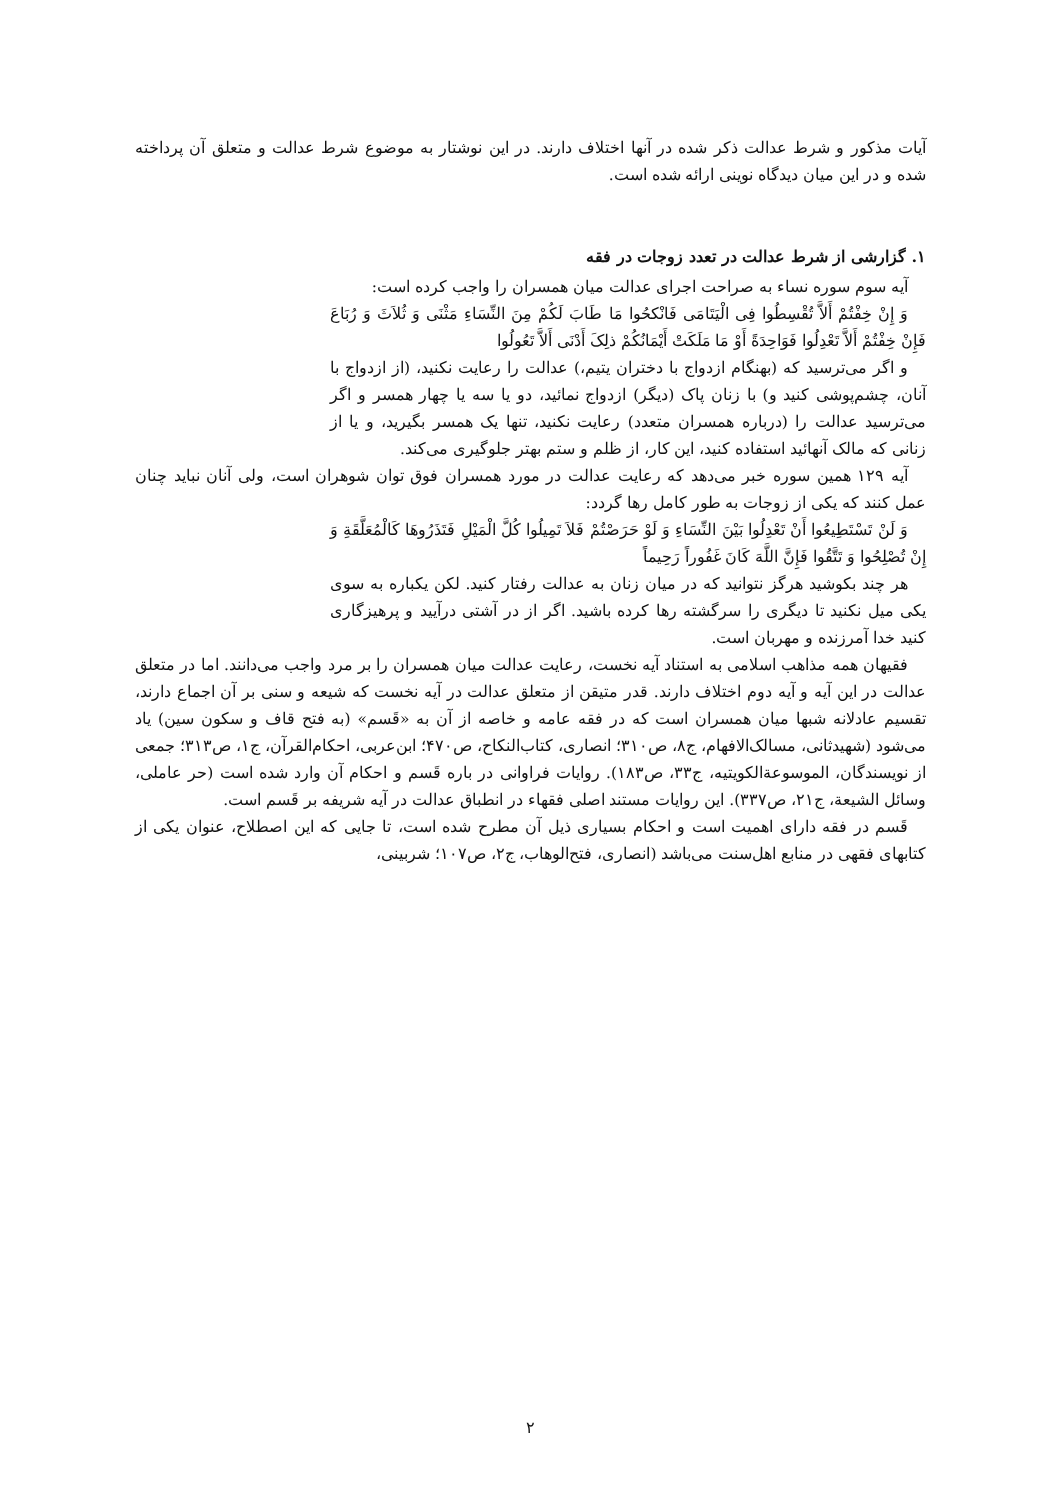آیات مذکور و شرط عدالت ذکر شده در آنها اختلاف دارند. در این نوشتار به موضوع شرط عدالت و متعلق آن پرداخته شده و در این میان دیدگاه نوینی ارائه شده است.
۱. گزارشی از شرط عدالت در تعدد زوجات در فقه
آیه سوم سوره نساء به صراحت اجرای عدالت میان همسران را واجب کرده است:
وَ إِنْ خِفْتُمْ أَلاَّ تُقْسِطُوا فِی الْیَتَامَی فَانْکحُوا مَا طَابَ لَکُمْ مِنَ النِّسَاءِ مَثْنَی وَ ثُلاَثَ وَ رُبَاعَ فَإِنْ خِفْتُمْ أَلاَّ تَعْدِلُوا فَوَاحِدَةً أَوْ مَا مَلَکَتْ أَیْمَانُکُمْ ذلِکَ أَدْنَی أَلاَّ تَعُولُوا
و اگر می‌ترسید که (بهنگام ازدواج با دختران یتیم،) عدالت را رعایت نکنید، (از ازدواج با آنان، چشم‌پوشی کنید و) با زنان پاک (دیگر) ازدواج نمائید، دو یا سه یا چهار همسر و اگر می‌ترسید عدالت را (درباره همسران متعدد) رعایت نکنید، تنها یک همسر بگیرید، و یا از زنانی که مالک آنهائید استفاده کنید، این کار، از ظلم و ستم بهتر جلوگیری می‌کند.
آیه ۱۲۹ همین سوره خبر می‌دهد که رعایت عدالت در مورد همسران فوق توان شوهران است، ولی آنان نباید چنان عمل کنند که یکی از زوجات به طور کامل رها گردد:
وَ لَنْ تَسْتَطِیعُوا أَنْ تَعْدِلُوا بَیْنَ النِّسَاءِ وَ لَوْ حَرَصْتُمْ فَلاَ تَمِیلُوا کُلَّ الْمَیْلِ فَتَذَرُوهَا کَالْمُعَلَّقَةِ وَ إِنْ تُصْلِحُوا وَ تَتَّقُوا فَإِنَّ اللَّهَ کَانَ غَفُوراً رَحِیماً
هر چند بکوشید هرگز نتوانید که در میان زنان به عدالت رفتار کنید. لکن یکباره به سوی یکی میل نکنید تا دیگری را سرگشته رها کرده باشید. اگر از در آشتی درآیید و پرهیزگاری کنید خدا آمرزنده و مهربان است.
فقیهان همه مذاهب اسلامی به استناد آیه نخست، رعایت عدالت میان همسران را بر مرد واجب می‌دانند. اما در متعلق عدالت در این آیه و آیه دوم اختلاف دارند. قدر متیقن از متعلق عدالت در آیه نخست که شیعه و سنی بر آن اجماع دارند، تقسیم عادلانه شبها میان همسران است که در فقه عامه و خاصه از آن به «قَسم» (به فتح قاف و سکون سین) یاد می‌شود (شهیدثانی، مسالک‌الافهام، ج۸، ص۳۱۰؛ انصاری، کتاب‌النکاح، ص۴۷۰؛ ابن‌عربی، احکام‌القرآن، ج۱، ص۳۱۳؛ جمعی از نویسندگان، الموسوعة‌الکویتیه، ج۳۳، ص۱۸۳). روایات فراوانی در باره قَسم و احکام آن وارد شده است (حر عاملی، وسائل الشیعة، ج۲۱، ص۳۳۷). این روایات مستند اصلی فقهاء در انطباق عدالت در آیه شریفه بر قَسم است.
قَسم در فقه دارای اهمیت است و احکام بسیاری ذیل آن مطرح شده است، تا جایی که این اصطلاح، عنوان یکی از کتابهای فقهی در منابع اهل‌سنت می‌باشد (انصاری، فتح‌الوهاب، ج۲، ص۱۰۷؛ شربینی،
۲